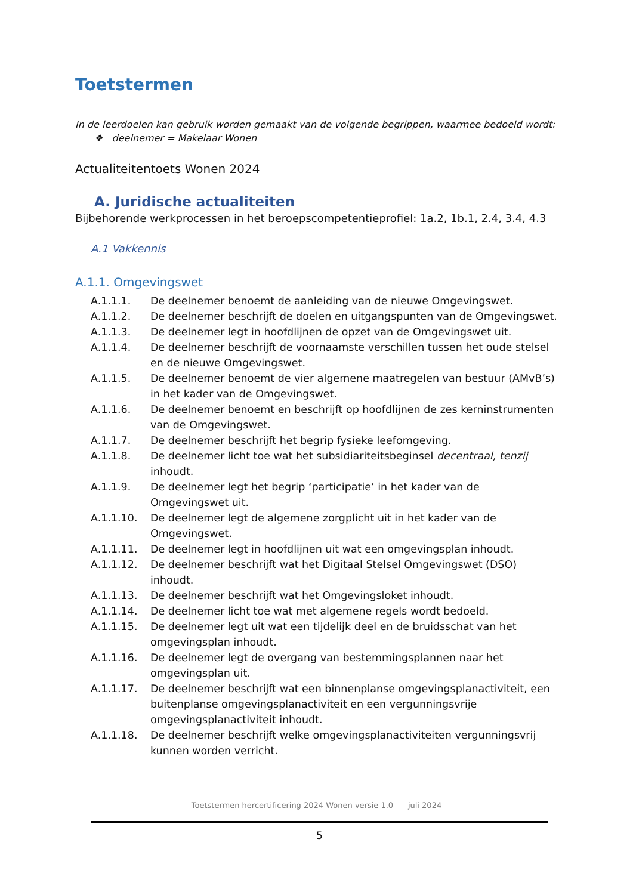Toetstermen
In de leerdoelen kan gebruik worden gemaakt van de volgende begrippen, waarmee bedoeld wordt:
❖ deelnemer = Makelaar Wonen
Actualiteitentoets Wonen 2024
A. Juridische actualiteiten
Bijbehorende werkprocessen in het beroepscompetentieprofiel: 1a.2, 1b.1, 2.4, 3.4, 4.3
A.1 Vakkennis
A.1.1. Omgevingswet
A.1.1.1. De deelnemer benoemt de aanleiding van de nieuwe Omgevingswet.
A.1.1.2. De deelnemer beschrijft de doelen en uitgangspunten van de Omgevingswet.
A.1.1.3. De deelnemer legt in hoofdlijnen de opzet van de Omgevingswet uit.
A.1.1.4. De deelnemer beschrijft de voornaamste verschillen tussen het oude stelsel en de nieuwe Omgevingswet.
A.1.1.5. De deelnemer benoemt de vier algemene maatregelen van bestuur (AMvB’s) in het kader van de Omgevingswet.
A.1.1.6. De deelnemer benoemt en beschrijft op hoofdlijnen de zes kerninstrumenten van de Omgevingswet.
A.1.1.7. De deelnemer beschrijft het begrip fysieke leefomgeving.
A.1.1.8. De deelnemer licht toe wat het subsidiariteitsbeginsel decentraal, tenzij inhoudt.
A.1.1.9. De deelnemer legt het begrip ‘participatie’ in het kader van de Omgevingswet uit.
A.1.1.10. De deelnemer legt de algemene zorgplicht uit in het kader van de Omgevingswet.
A.1.1.11. De deelnemer legt in hoofdlijnen uit wat een omgevingsplan inhoudt.
A.1.1.12. De deelnemer beschrijft wat het Digitaal Stelsel Omgevingswet (DSO) inhoudt.
A.1.1.13. De deelnemer beschrijft wat het Omgevingsloket inhoudt.
A.1.1.14. De deelnemer licht toe wat met algemene regels wordt bedoeld.
A.1.1.15. De deelnemer legt uit wat een tijdelijk deel en de bruidsschat van het omgevingsplan inhoudt.
A.1.1.16. De deelnemer legt de overgang van bestemmingsplannen naar het omgevingsplan uit.
A.1.1.17. De deelnemer beschrijft wat een binnenplanse omgevingsplanactiviteit, een buitenplanse omgevingsplanactiviteit en een vergunningsvrije omgevingsplanactiviteit inhoudt.
A.1.1.18. De deelnemer beschrijft welke omgevingsplanactiviteiten vergunningsvrij kunnen worden verricht.
Toetstermen hercertificering 2024 Wonen versie 1.0 juli 2024
5